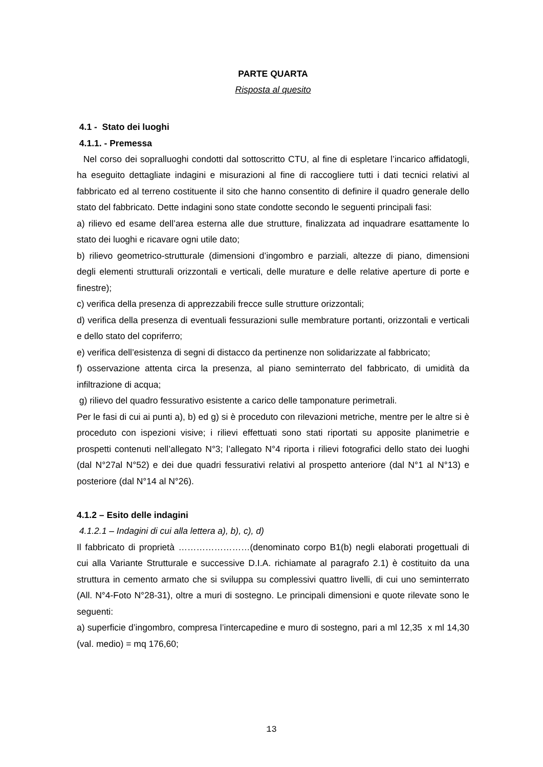PARTE QUARTA
Risposta al quesito
4.1 - Stato dei luoghi
4.1.1. - Premessa
Nel corso dei sopralluoghi condotti dal sottoscritto CTU, al fine di espletare l’incarico affidatogli, ha eseguito dettagliate indagini e misurazioni al fine di raccogliere tutti i dati tecnici relativi al fabbricato ed al terreno costituente il sito che hanno consentito di definire il quadro generale dello stato del fabbricato. Dette indagini sono state condotte secondo le seguenti principali fasi:
a) rilievo ed esame dell’area esterna alle due strutture, finalizzata ad inquadrare esattamente lo stato dei luoghi e ricavare ogni utile dato;
b) rilievo geometrico-strutturale (dimensioni d’ingombro e parziali, altezze di piano, dimensioni degli elementi strutturali orizzontali e verticali, delle murature e delle relative aperture di porte e finestre);
c) verifica della presenza di apprezzabili frecce sulle strutture orizzontali;
d) verifica della presenza di eventuali fessurazioni sulle membrature portanti, orizzontali e verticali e dello stato del copriferro;
e) verifica dell’esistenza di segni di distacco da pertinenze non solidarizzate al fabbricato;
f) osservazione attenta circa la presenza, al piano seminterrato del fabbricato, di umidità da infiltrazione di acqua;
g) rilievo del quadro fessurativo esistente a carico delle tamponature perimetrali.
Per le fasi di cui ai punti a), b) ed g) si è proceduto con rilevazioni metriche, mentre per le altre si è proceduto con ispezioni visive; i rilievi effettuati sono stati riportati su apposite planimetrie e prospetti contenuti nell’allegato N°3; l’allegato N°4 riporta i rilievi fotografici dello stato dei luoghi (dal N°27al N°52) e dei due quadri fessurativi relativi al prospetto anteriore (dal N°1 al N°13) e posteriore (dal N°14 al N°26).
4.1.2 – Esito delle indagini
4.1.2.1 – Indagini di cui alla lettera a), b), c), d)
Il fabbricato di proprietà ……………………(denominato corpo B1(b) negli elaborati progettuali di cui alla Variante Strutturale e successive D.I.A. richiamate al paragrafo 2.1) è costituito da una struttura in cemento armato che si sviluppa su complessivi quattro livelli, di cui uno seminterrato (All. N°4-Foto N°28-31), oltre a muri di sostegno. Le principali dimensioni e quote rilevate sono le seguenti:
a) superficie d’ingombro, compresa l’intercapedine e muro di sostegno, pari a ml 12,35 x ml 14,30 (val. medio) = mq 176,60;
13